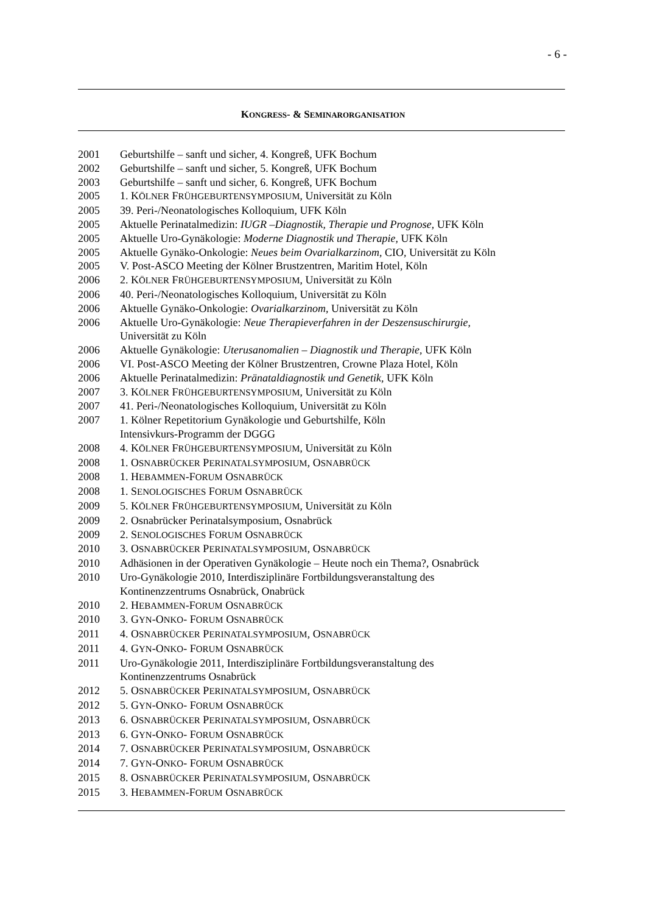- 6 -
KONGRESS- & SEMINARORGANISATION
2001 Geburtshilfe – sanft und sicher, 4. Kongreß, UFK Bochum
2002 Geburtshilfe – sanft und sicher, 5. Kongreß, UFK Bochum
2003 Geburtshilfe – sanft und sicher, 6. Kongreß, UFK Bochum
2005 1. KÖLNER FRÜHGEBURTENSYMPOSIUM, Universität zu Köln
2005 39. Peri-/Neonatologisches Kolloquium, UFK Köln
2005 Aktuelle Perinatalmedizin: IUGR –Diagnostik, Therapie und Prognose, UFK Köln
2005 Aktuelle Uro-Gynäkologie: Moderne Diagnostik und Therapie, UFK Köln
2005 Aktuelle Gynäko-Onkologie: Neues beim Ovarialkarzinom, CIO, Universität zu Köln
2005 V. Post-ASCO Meeting der Kölner Brustzentren, Maritim Hotel, Köln
2006 2. KÖLNER FRÜHGEBURTENSYMPOSIUM, Universität zu Köln
2006 40. Peri-/Neonatologisches Kolloquium, Universität zu Köln
2006 Aktuelle Gynäko-Onkologie: Ovarialkarzinom, Universität zu Köln
2006 Aktuelle Uro-Gynäkologie: Neue Therapieverfahren in der Deszensuschirurgie,
Universität zu Köln
2006 Aktuelle Gynäkologie: Uterusanomalien – Diagnostik und Therapie, UFK Köln
2006 VI. Post-ASCO Meeting der Kölner Brustzentren, Crowne Plaza Hotel, Köln
2006 Aktuelle Perinatalmedizin: Pränataldiagnostik und Genetik, UFK Köln
2007 3. KÖLNER FRÜHGEBURTENSYMPOSIUM, Universität zu Köln
2007 41. Peri-/Neonatologisches Kolloquium, Universität zu Köln
2007 1. Kölner Repetitorium Gynäkologie und Geburtshilfe, Köln
Intensivkurs-Programm der DGGG
2008 4. KÖLNER FRÜHGEBURTENSYMPOSIUM, Universität zu Köln
2008 1. OSNABRÜCKER PERINATALSYMPOSIUM, OSNABRÜCK
2008 1. HEBAMMEN-FORUM OSNABRÜCK
2008 1. SENOLOGISCHES FORUM OSNABRÜCK
2009 5. KÖLNER FRÜHGEBURTENSYMPOSIUM, Universität zu Köln
2009 2. Osnabrücker Perinatalsymposium, Osnabrück
2009 2. SENOLOGISCHES FORUM OSNABRÜCK
2010 3. OSNABRÜCKER PERINATALSYMPOSIUM, OSNABRÜCK
2010 Adhäsionen in der Operativen Gynäkologie – Heute noch ein Thema?, Osnabrück
2010 Uro-Gynäkologie 2010, Interdisziplinäre Fortbildungsveranstaltung des
Kontinenzzentrums Osnabrück, Onabrück
2010 2. HEBAMMEN-FORUM OSNABRÜCK
2010 3. GYN-ONKO- FORUM OSNABRÜCK
2011 4. OSNABRÜCKER PERINATALSYMPOSIUM, OSNABRÜCK
2011 4. GYN-ONKO- FORUM OSNABRÜCK
2011 Uro-Gynäkologie 2011, Interdisziplinäre Fortbildungsveranstaltung des
Kontinenzzentrums Osnabrück
2012 5. OSNABRÜCKER PERINATALSYMPOSIUM, OSNABRÜCK
2012 5. GYN-ONKO- FORUM OSNABRÜCK
2013 6. OSNABRÜCKER PERINATALSYMPOSIUM, OSNABRÜCK
2013 6. GYN-ONKO- FORUM OSNABRÜCK
2014 7. OSNABRÜCKER PERINATALSYMPOSIUM, OSNABRÜCK
2014 7. GYN-ONKO- FORUM OSNABRÜCK
2015 8. OSNABRÜCKER PERINATALSYMPOSIUM, OSNABRÜCK
2015 3. HEBAMMEN-FORUM OSNABRÜCK